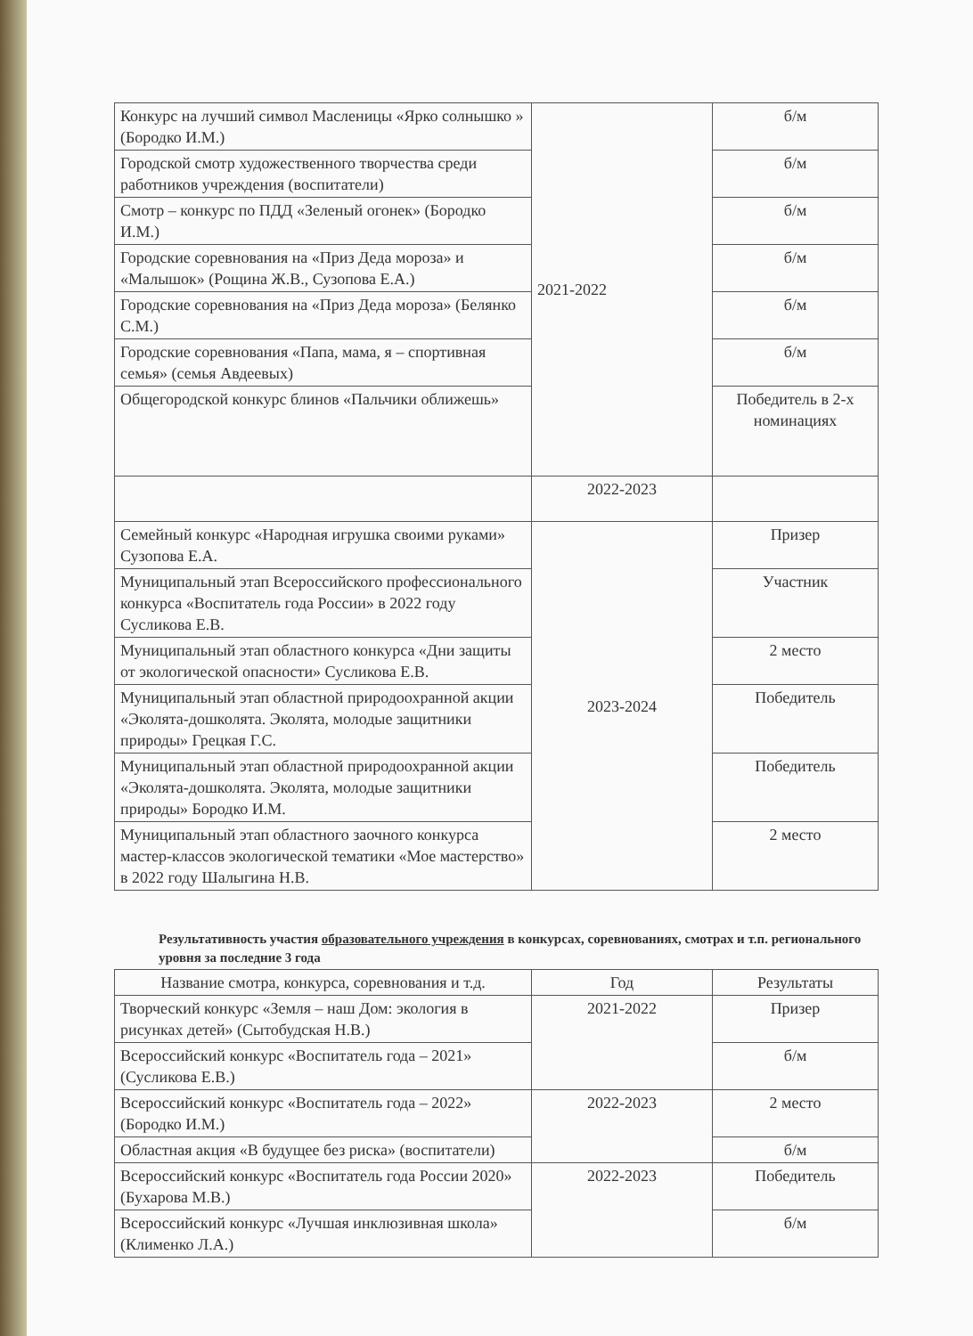| Конкурс на лучший символ Масленицы «Ярко солнышко » (Бородко И.М.) | 2021-2022 | б/м |
| Городской смотр художественного творчества среди работников учреждения (воспитатели) | | б/м |
| Смотр – конкурс по ПДД «Зеленый огонек» (Бородко И.М.) | | б/м |
| Городские соревнования на «Приз Деда мороза» и «Малышок» (Рощина Ж.В., Сузопова Е.А.) | | б/м |
| Городские соревнования на «Приз Деда мороза» (Белянко С.М.) | | б/м |
| Городские соревнования «Папа, мама, я – спортивная семья» (семья Авдеевых) | | б/м |
| Общегородской конкурс блинов «Пальчики оближешь» | | Победитель в 2-х номинациях |
| | 2022-2023 | |
| Семейный конкурс «Народная игрушка своими руками» Сузопова Е.А. | 2023-2024 | Призер |
| Муниципальный этап Всероссийского профессионального конкурса «Воспитатель года России» в 2022 году Сусликова Е.В. | | Участник |
| Муниципальный этап областного конкурса «Дни защиты от экологической опасности» Сусликова Е.В. | | 2 место |
| Муниципальный этап областной природоохранной акции «Эколята-дошколята. Эколята, молодые защитники природы» Грецкая Г.С. | | Победитель |
| Муниципальный этап областной природоохранной акции «Эколята-дошколята. Эколята, молодые защитники природы» Бородко И.М. | | Победитель |
| Муниципальный этап областного заочного конкурса мастер-классов экологической тематики «Мое мастерство» в 2022 году Шалыгина Н.В. | | 2 место |
Результативность участия образовательного учреждения в конкурсах, соревнованиях, смотрах и т.п. регионального уровня за последние 3 года
| Название смотра, конкурса, соревнования и т.д. | Год | Результаты |
| --- | --- | --- |
| Творческий конкурс «Земля – наш Дом: экология в рисунках детей» (Сытобудская Н.В.) | 2021-2022 | Призер |
| Всероссийский конкурс «Воспитатель года – 2021» (Сусликова Е.В.) | | б/м |
| Всероссийский конкурс «Воспитатель года – 2022» (Бородко И.М.) | 2022-2023 | 2 место |
| Областная акция «В будущее без риска» (воспитатели) | | б/м |
| Всероссийский конкурс «Воспитатель года России 2020» (Бухарова М.В.) | 2022-2023 | Победитель |
| Всероссийский конкурс «Лучшая инклюзивная школа» (Клименко Л.А.) | | б/м |